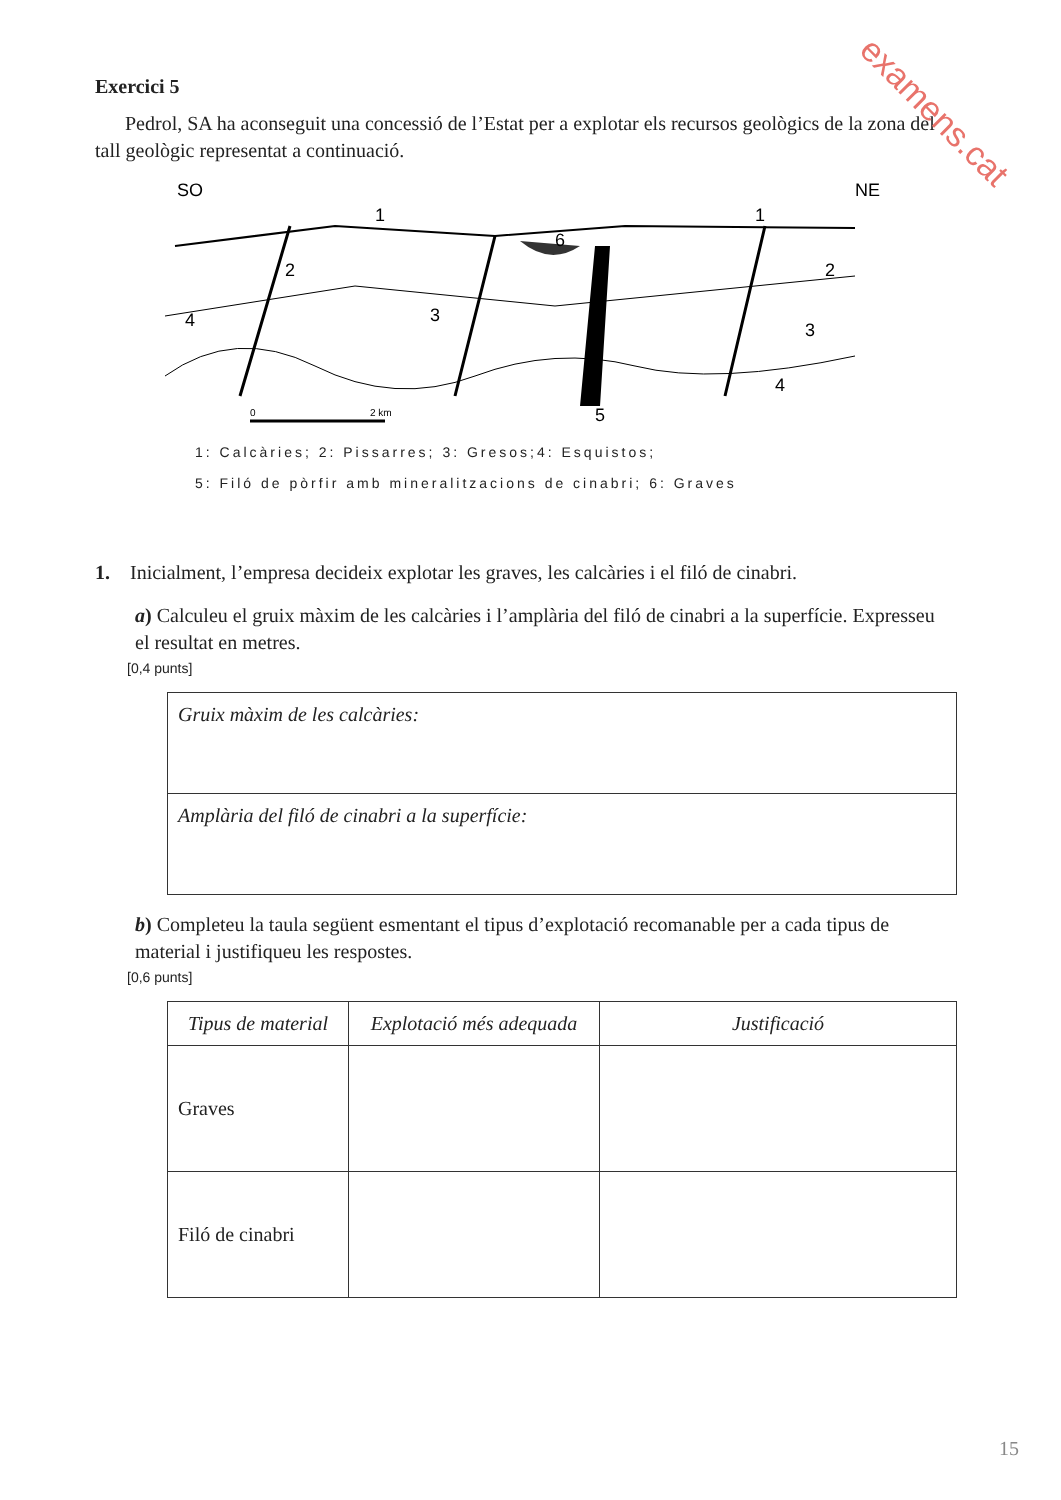examens.cat
Exercici 5
Pedrol, SA ha aconseguit una concessió de l’Estat per a explotar els recursos geològics de la zona del tall geològic representat a continuació.
SO
NE
4
2
3
6
5
1
1
2
3
4
0
2 km
1: Calcàries; 2: Pissarres; 3: Gresos;4: Esquistos;
5: Filó de pòrfir amb mineralitzacions de cinabri; 6: Graves
1. Inicialment, l’empresa decideix explotar les graves, les calcàries i el filó de cinabri.
a) Calculeu el gruix màxim de les calcàries i l’amplària del filó de cinabri a la superfície. Expresseu el resultat en metres.
[0,4 punts]
| Gruix màxim de les calcàries: |
| Amplària del filó de cinabri a la superfície: |
b) Completeu la taula següent esmentant el tipus d’explotació recomanable per a cada tipus de material i justifiqueu les respostes.
[0,6 punts]
| Tipus de material | Explotació més adequada | Justificació |
| --- | --- | --- |
| Graves | | |
| Filó de cinabri | | |
15